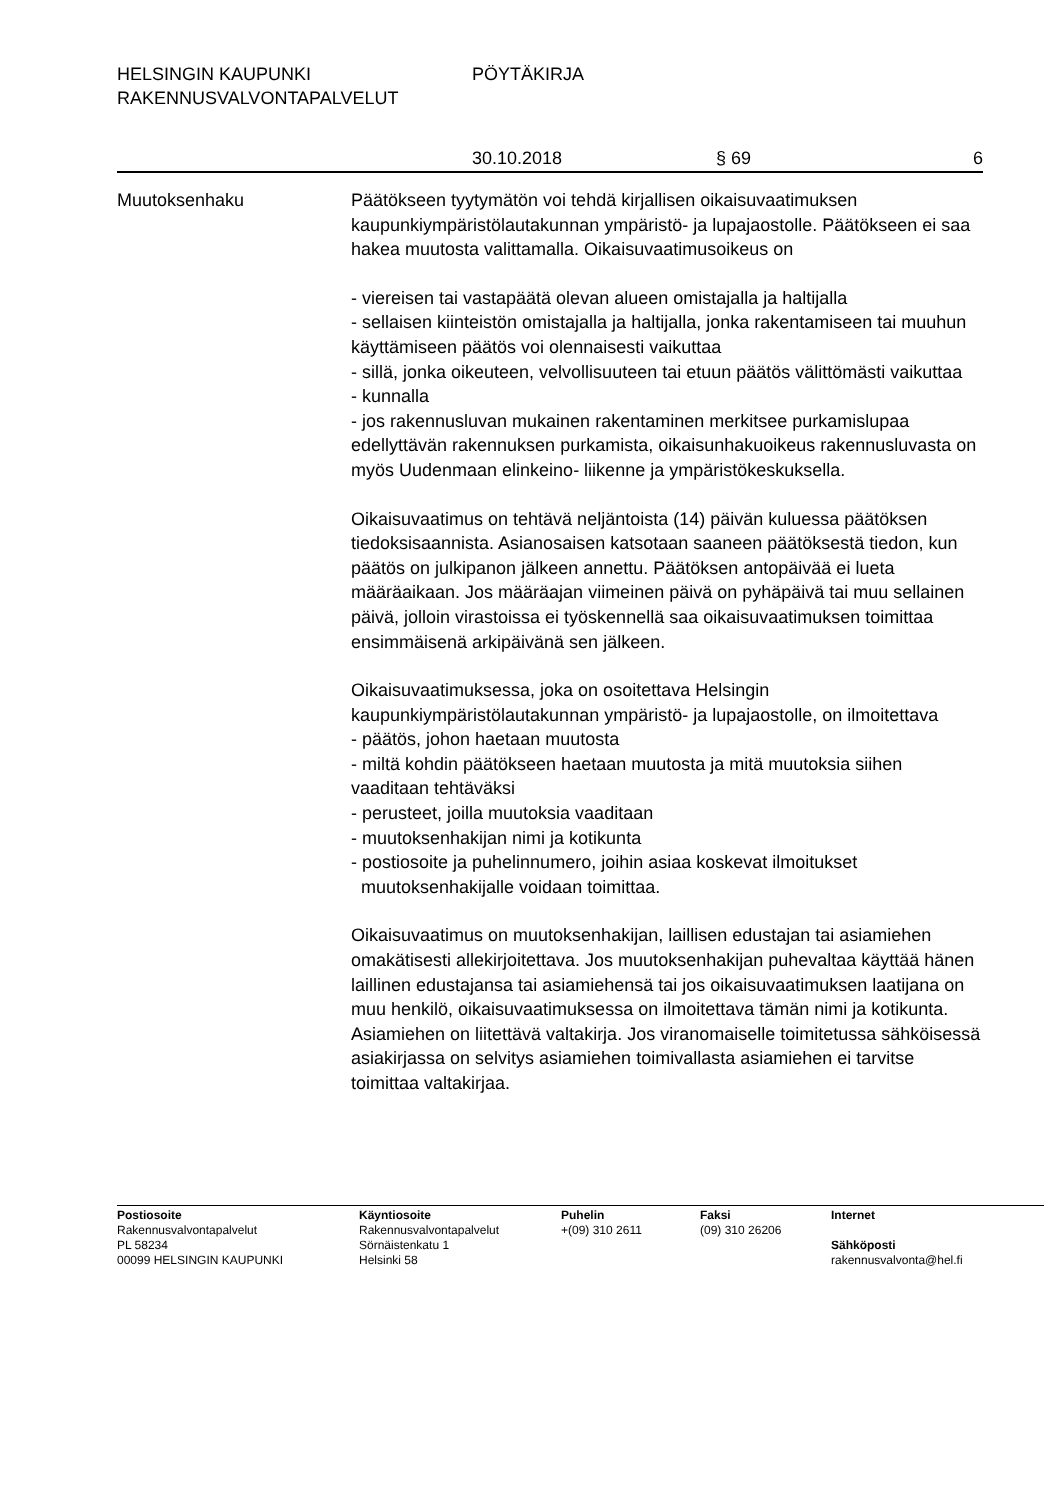HELSINGIN KAUPUNKI PÖYTÄKIRJA
RAKENNUSVALVONTAPALVELUT
30.10.2018 § 69 6
Muutoksenhaku Päätökseen tyytymätön voi tehdä kirjallisen oikaisuvaatimuksen kaupunkiympäristölautakunnan ympäristö- ja lupajaostolle. Päätökseen ei saa hakea muutosta valittamalla. Oikaisuvaatimusoikeus on
- viereisen tai vastapäätä olevan alueen omistajalla ja haltijalla
- sellaisen kiinteistön omistajalla ja haltijalla, jonka rakentamiseen tai muuhun käyttämiseen päätös voi olennaisesti vaikuttaa
- sillä, jonka oikeuteen, velvollisuuteen tai etuun päätös välittömästi vaikuttaa
- kunnalla
- jos rakennusluvan mukainen rakentaminen merkitsee purkamislupaa edellyttävän rakennuksen purkamista, oikaisunhakuoikeus rakennusluvasta on myös Uudenmaan elinkeino- liikenne ja ympäristökeskuksella.
Oikaisuvaatimus on tehtävä neljäntoista (14) päivän kuluessa päätöksen tiedoksisaannista. Asianosaisen katsotaan saaneen päätöksestä tiedon, kun päätös on julkipanon jälkeen annettu. Päätöksen antopäivää ei lueta määräaikaan. Jos määräajan viimeinen päivä on pyhäpäivä tai muu sellainen päivä, jolloin virastoissa ei työskennellä saa oikaisuvaatimuksen toimittaa ensimmäisenä arkipäivänä sen jälkeen.
Oikaisuvaatimuksessa, joka on osoitettava Helsingin kaupunkiympäristölautakunnan ympäristö- ja lupajaostolle, on ilmoitettava
- päätös, johon haetaan muutosta
- miltä kohdin päätökseen haetaan muutosta ja mitä muutoksia siihen vaaditaan tehtäväksi
- perusteet, joilla muutoksia vaaditaan
- muutoksenhakijan nimi ja kotikunta
- postiosoite ja puhelinnumero, joihin asiaa koskevat ilmoitukset
muutoksenhakijalle voidaan toimittaa.
Oikaisuvaatimus on muutoksenhakijan, laillisen edustajan tai asiamiehen omakätisesti allekirjoitettava. Jos muutoksenhakijan puhevaltaa käyttää hänen laillinen edustajansa tai asiamiehensä tai jos oikaisuvaatimuksen laatijana on muu henkilö, oikaisuvaatimuksessa on ilmoitettava tämän nimi ja kotikunta. Asiamiehen on liitettävä valtakirja. Jos viranomaiselle toimitetussa sähköisessä asiakirjassa on selvitys asiamiehen toimivallasta asiamiehen ei tarvitse toimittaa valtakirjaa.
Postiosoite
Rakennusvalvontapalvelut
PL 58234
00099 HELSINGIN KAUPUNKI
Käyntiosoite
Rakennusvalvontapalvelut
Sörnäistenkatu 1
Helsinki 58
Puhelin
+(09) 310 2611
Faksi
(09) 310 26206
Internet
Sähköposti
rakennusvalvonta@hel.fi